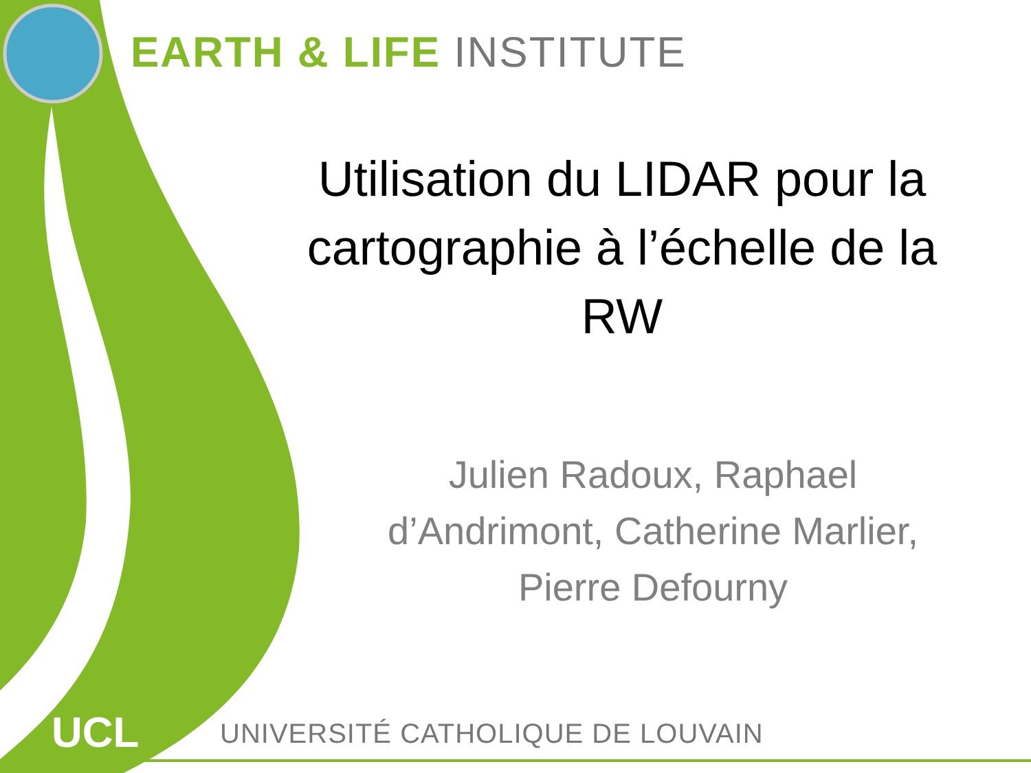EARTH & LIFE INSTITUTE
Utilisation du LIDAR pour la cartographie à l’échelle de la RW
Julien Radoux, Raphael d’Andrimont, Catherine Marlier, Pierre Defourny
UCL
UNIVERSITÉ CATHOLIQUE DE LOUVAIN